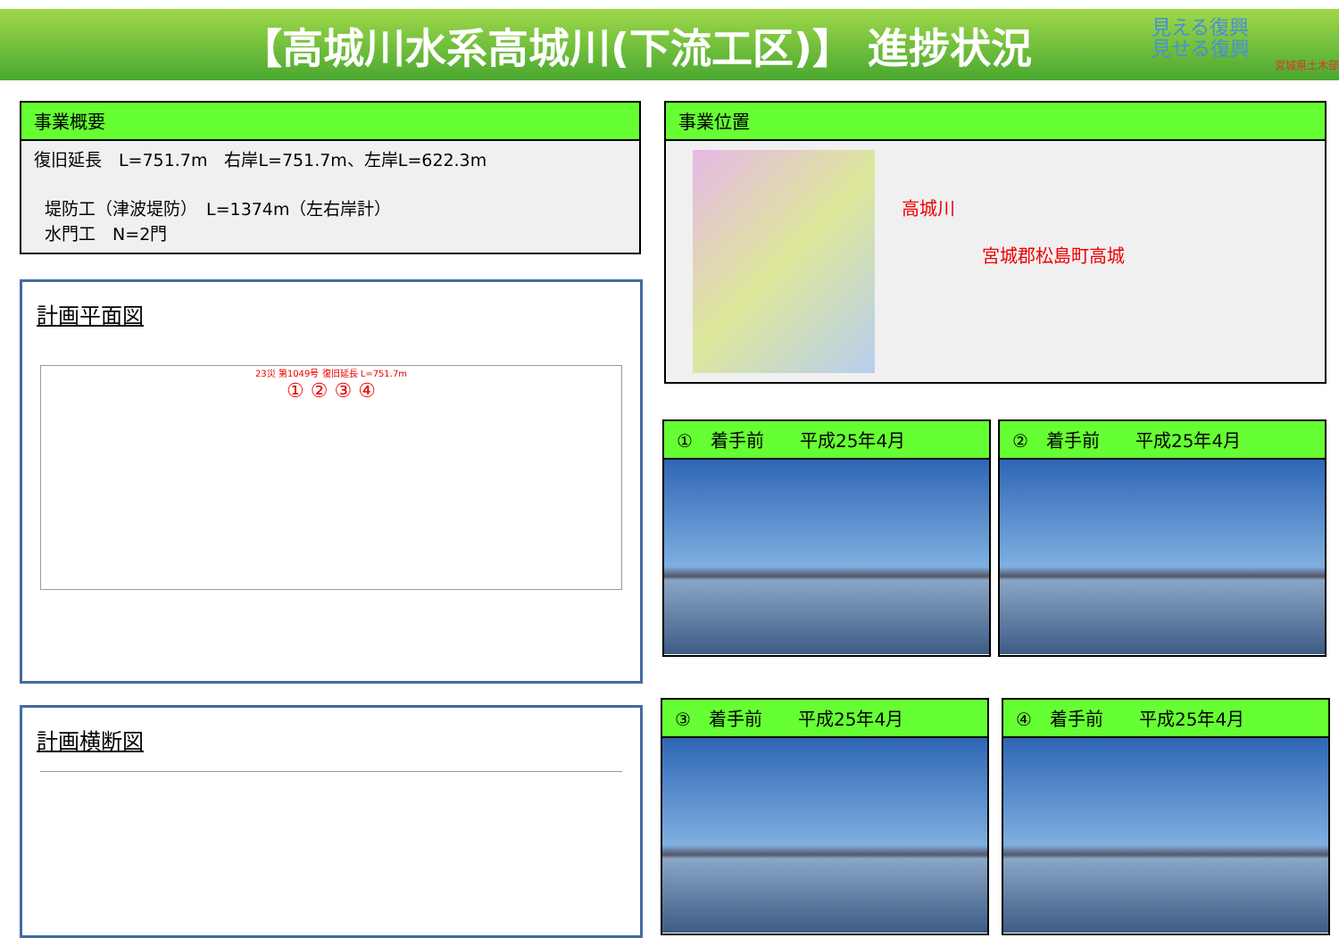【高城川水系高城川(下流工区)】 進捗状況
見える復興
見せる復興
宮城県土木部
事業概要
復旧延長　L=751.7m　右岸L=751.7m、左岸L=622.3m
堤防工（津波堤防）　L=1374m（左右岸計）
水門工　N=2門
事業位置
高城川
宮城郡松島町高城
計画平面図
23災 第1049号 復旧延長 L=751.7m
① ② ③ ④
計画横断図
①　着手前　　平成25年4月 ②　着手前　　平成25年4月
③　着手前　　平成25年4月 ④　着手前　　平成25年4月